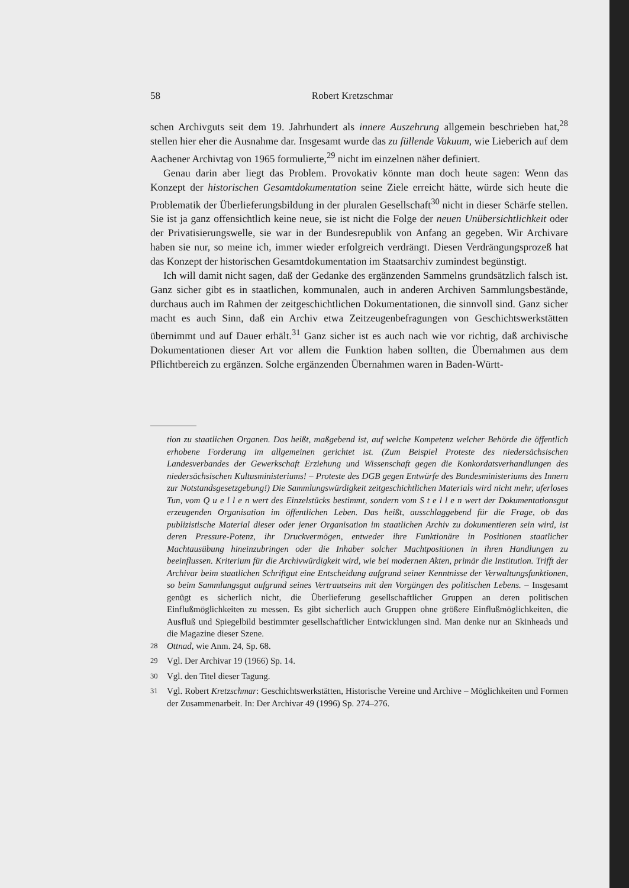58 Robert Kretzschmar
schen Archivguts seit dem 19. Jahrhundert als innere Auszehrung allgemein beschrieben hat,<sup>28</sup> stellen hier eher die Ausnahme dar. Insgesamt wurde das zu füllende Vakuum, wie Lieberich auf dem Aachener Archivtag von 1965 formulierte,<sup>29</sup> nicht im einzelnen näher definiert.
Genau darin aber liegt das Problem. Provokativ könnte man doch heute sagen: Wenn das Konzept der historischen Gesamtdokumentation seine Ziele erreicht hätte, würde sich heute die Problematik der Überlieferungsbildung in der pluralen Gesellschaft<sup>30</sup> nicht in dieser Schärfe stellen. Sie ist ja ganz offensichtlich keine neue, sie ist nicht die Folge der neuen Unübersichtlichkeit oder der Privatisierungswelle, sie war in der Bundesrepublik von Anfang an gegeben. Wir Archivare haben sie nur, so meine ich, immer wieder erfolgreich verdrängt. Diesen Verdrängungsprozeß hat das Konzept der historischen Gesamtdokumentation im Staatsarchiv zumindest begünstigt.
Ich will damit nicht sagen, daß der Gedanke des ergänzenden Sammelns grundsätzlich falsch ist. Ganz sicher gibt es in staatlichen, kommunalen, auch in anderen Archiven Sammlungsbestände, durchaus auch im Rahmen der zeitgeschichtlichen Dokumentationen, die sinnvoll sind. Ganz sicher macht es auch Sinn, daß ein Archiv etwa Zeitzeugenbefragungen von Geschichtswerkstätten übernimmt und auf Dauer erhält.<sup>31</sup> Ganz sicher ist es auch nach wie vor richtig, daß archivische Dokumentationen dieser Art vor allem die Funktion haben sollten, die Übernahmen aus dem Pflichtbereich zu ergänzen. Solche ergänzenden Übernahmen waren in Baden-Württ-
tion zu staatlichen Organen. Das heißt, maßgebend ist, auf welche Kompetenz welcher Behörde die öffentlich erhobene Forderung im allgemeinen gerichtet ist. (Zum Beispiel Proteste des niedersächsischen Landesverbandes der Gewerkschaft Erziehung und Wissenschaft gegen die Konkordatsverhandlungen des niedersächsischen Kultusministeriums! – Proteste des DGB gegen Entwürfe des Bundesministeriums des Innern zur Notstandsgesetzgebung!) Die Sammlungswürdigkeit zeitgeschichtlichen Materials wird nicht mehr, uferloses Tun, vom Q u e l l e n wert des Einzelstücks bestimmt, sondern vom S t e l l e n wert der Dokumentationsgut erzeugenden Organisation im öffentlichen Leben. Das heißt, ausschlaggebend für die Frage, ob das publizistische Material dieser oder jener Organisation im staatlichen Archiv zu dokumentieren sein wird, ist deren Pressure-Potenz, ihr Druckvermögen, entweder ihre Funktionäre in Positionen staatlicher Machtausübung hineinzubringen oder die Inhaber solcher Machtpositionen in ihren Handlungen zu beeinflussen. Kriterium für die Archivwürdigkeit wird, wie bei modernen Akten, primär die Institution. Trifft der Archivar beim staatlichen Schriftgut eine Entscheidung aufgrund seiner Kenntnisse der Verwaltungsfunktionen, so beim Sammlungsgut aufgrund seines Vertrautseins mit den Vorgängen des politischen Lebens. – Insgesamt genügt es sicherlich nicht, die Überlieferung gesellschaftlicher Gruppen an deren politischen Einflußmöglichkeiten zu messen. Es gibt sicherlich auch Gruppen ohne größere Einflußmöglichkeiten, die Ausfluß und Spiegelbild bestimmter gesellschaftlicher Entwicklungen sind. Man denke nur an Skinheads und die Magazine dieser Szene.
<sup>28</sup> Ottnad, wie Anm. 24, Sp. 68.
<sup>29</sup> Vgl. Der Archivar 19 (1966) Sp. 14.
<sup>30</sup> Vgl. den Titel dieser Tagung.
<sup>31</sup> Vgl. Robert Kretzschmar: Geschichtswerkstätten, Historische Vereine und Archive – Möglichkeiten und Formen der Zusammenarbeit. In: Der Archivar 49 (1996) Sp. 274–276.